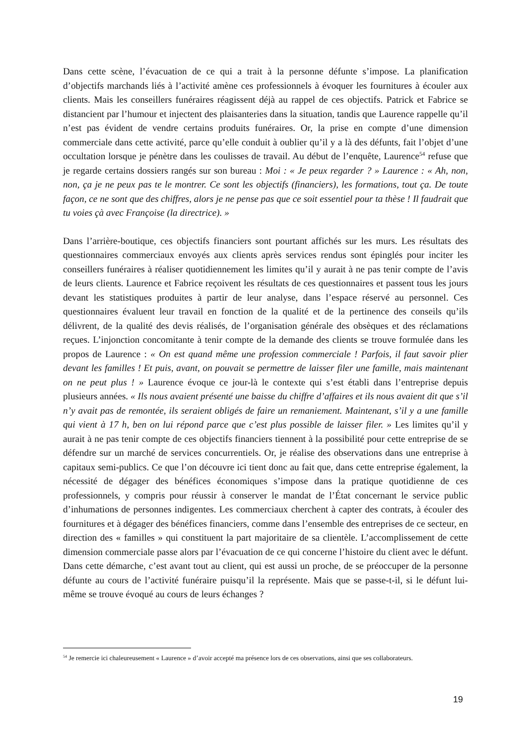Dans cette scène, l’évacuation de ce qui a trait à la personne défunte s’impose. La planification d’objectifs marchands liés à l’activité amène ces professionnels à évoquer les fournitures à écouler aux clients. Mais les conseillers funéraires réagissent déjà au rappel de ces objectifs. Patrick et Fabrice se distancient par l’humour et injectent des plaisanteries dans la situation, tandis que Laurence rappelle qu’il n’est pas évident de vendre certains produits funéraires. Or, la prise en compte d’une dimension commerciale dans cette activité, parce qu’elle conduit à oublier qu’il y a là des défunts, fait l’objet d’une occultation lorsque je pénètre dans les coulisses de travail. Au début de l’enquête, Laurence<sup>54</sup> refuse que je regarde certains dossiers rangés sur son bureau : Moi : « Je peux regarder ? » Laurence : « Ah, non, non, ça je ne peux pas te le montrer. Ce sont les objectifs (financiers), les formations, tout ça. De toute façon, ce ne sont que des chiffres, alors je ne pense pas que ce soit essentiel pour ta thèse ! Il faudrait que tu voies çà avec Françoise (la directrice). »
Dans l’arrière-boutique, ces objectifs financiers sont pourtant affichés sur les murs. Les résultats des questionnaires commerciaux envoyés aux clients après services rendus sont épinglés pour inciter les conseillers funéraires à réaliser quotidiennement les limites qu’il y aurait à ne pas tenir compte de l’avis de leurs clients. Laurence et Fabrice reçoivent les résultats de ces questionnaires et passent tous les jours devant les statistiques produites à partir de leur analyse, dans l’espace réservé au personnel. Ces questionnaires évaluent leur travail en fonction de la qualité et de la pertinence des conseils qu’ils délivrent, de la qualité des devis réalisés, de l’organisation générale des obsèques et des réclamations reçues. L’injonction concomitante à tenir compte de la demande des clients se trouve formulée dans les propos de Laurence : « On est quand même une profession commerciale ! Parfois, il faut savoir plier devant les familles ! Et puis, avant, on pouvait se permettre de laisser filer une famille, mais maintenant on ne peut plus ! » Laurence évoque ce jour-là le contexte qui s’est établi dans l’entreprise depuis plusieurs années. « Ils nous avaient présenté une baisse du chiffre d’affaires et ils nous avaient dit que s’il n’y avait pas de remontée, ils seraient obligés de faire un remaniement. Maintenant, s’il y a une famille qui vient à 17 h, ben on lui répond parce que c’est plus possible de laisser filer. » Les limites qu’il y aurait à ne pas tenir compte de ces objectifs financiers tiennent à la possibilité pour cette entreprise de se défendre sur un marché de services concurrentiels. Or, je réalise des observations dans une entreprise à capitaux semi-publics. Ce que l’on découvre ici tient donc au fait que, dans cette entreprise également, la nécessité de dégager des bénéfices économiques s’impose dans la pratique quotidienne de ces professionnels, y compris pour réussir à conserver le mandat de l’État concernant le service public d’inhumations de personnes indigentes. Les commerciaux cherchent à capter des contrats, à écouler des fournitures et à dégager des bénéfices financiers, comme dans l’ensemble des entreprises de ce secteur, en direction des « familles » qui constituent la part majoritaire de sa clientèle. L’accomplissement de cette dimension commerciale passe alors par l’évacuation de ce qui concerne l’histoire du client avec le défunt. Dans cette démarche, c’est avant tout au client, qui est aussi un proche, de se préoccuper de la personne défunte au cours de l’activité funéraire puisqu’il la représente. Mais que se passe-t-il, si le défunt lui-même se trouve évoqué au cours de leurs échanges ?
<sup>54</sup> Je remercie ici chaleureusement « Laurence » d’avoir accepté ma présence lors de ces observations, ainsi que ses collaborateurs.
19